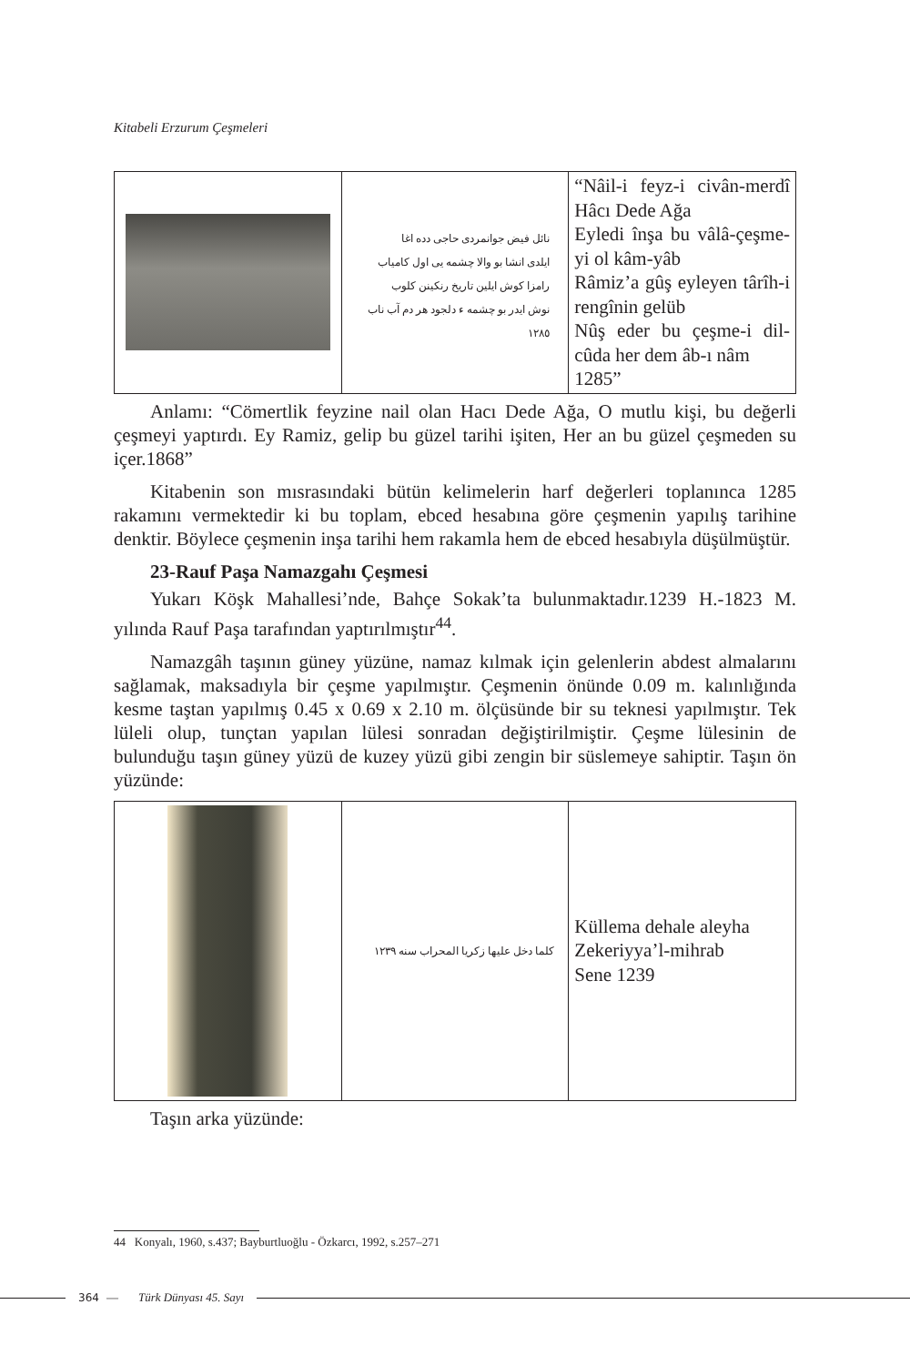Kitabeli Erzurum Çeşmeleri
| | نائل فیض جوانمردی حاجی دده اغا ایلدی انشا بو والا چشمه یی اول کامیاب رامزا کوش ایلین تاریخ رنکینن کلوب نوش ایدر بو چشمه ء دلجود هر دم آب ناب ١٢٨٥ | “Nâil-i feyz-i civân-merdî Hâcı Dede Ağa Eyledi înşa bu vâlâ-çeşme-yi ol kâm-yâb Râmiz’a gûş eyleyen târîh-i rengînin gelüb Nûş eder bu çeşme-i dil-cûda her dem âb-ı nâm 1285” |
Anlamı: “Cömertlik feyzine nail olan Hacı Dede Ağa, O mutlu kişi, bu değerli çeşmeyi yaptırdı. Ey Ramiz, gelip bu güzel tarihi işiten, Her an bu güzel çeşmeden su içer.1868”
Kitabenin son mısrasındaki bütün kelimelerin harf değerleri toplanınca 1285 rakamını vermektedir ki bu toplam, ebced hesabına göre çeşmenin yapılış tarihine denktir. Böylece çeşmenin inşa tarihi hem rakamla hem de ebced hesabıyla düşülmüştür.
23-Rauf Paşa Namazgahı Çeşmesi
Yukarı Köşk Mahallesi’nde, Bahçe Sokak’ta bulunmaktadır.1239 H.-1823 M. yılında Rauf Paşa tarafından yaptırılmıştır<sup>44</sup>.
Namazgâh taşının güney yüzüne, namaz kılmak için gelenlerin abdest almalarını sağlamak, maksadıyla bir çeşme yapılmıştır. Çeşmenin önünde 0.09 m. kalınlığında kesme taştan yapılmış 0.45 x 0.69 x 2.10 m. ölçüsünde bir su teknesi yapılmıştır. Tek lüleli olup, tunçtan yapılan lülesi sonradan değiştirilmiştir. Çeşme lülesinin de bulunduğu taşın güney yüzü de kuzey yüzü gibi zengin bir süslemeye sahiptir. Taşın ön yüzünde:
| | كلما دخل عليها زكريا المحراب سنه ١٢٣٩ | Küllema dehale aleyha Zekeriyya’l-mihrab Sene 1239 |
Taşın arka yüzünde:
44 Konyalı, 1960, s.437; Bayburtluoğlu - Özkarcı, 1992, s.257–271
364 — Türk Dünyası 45. Sayı